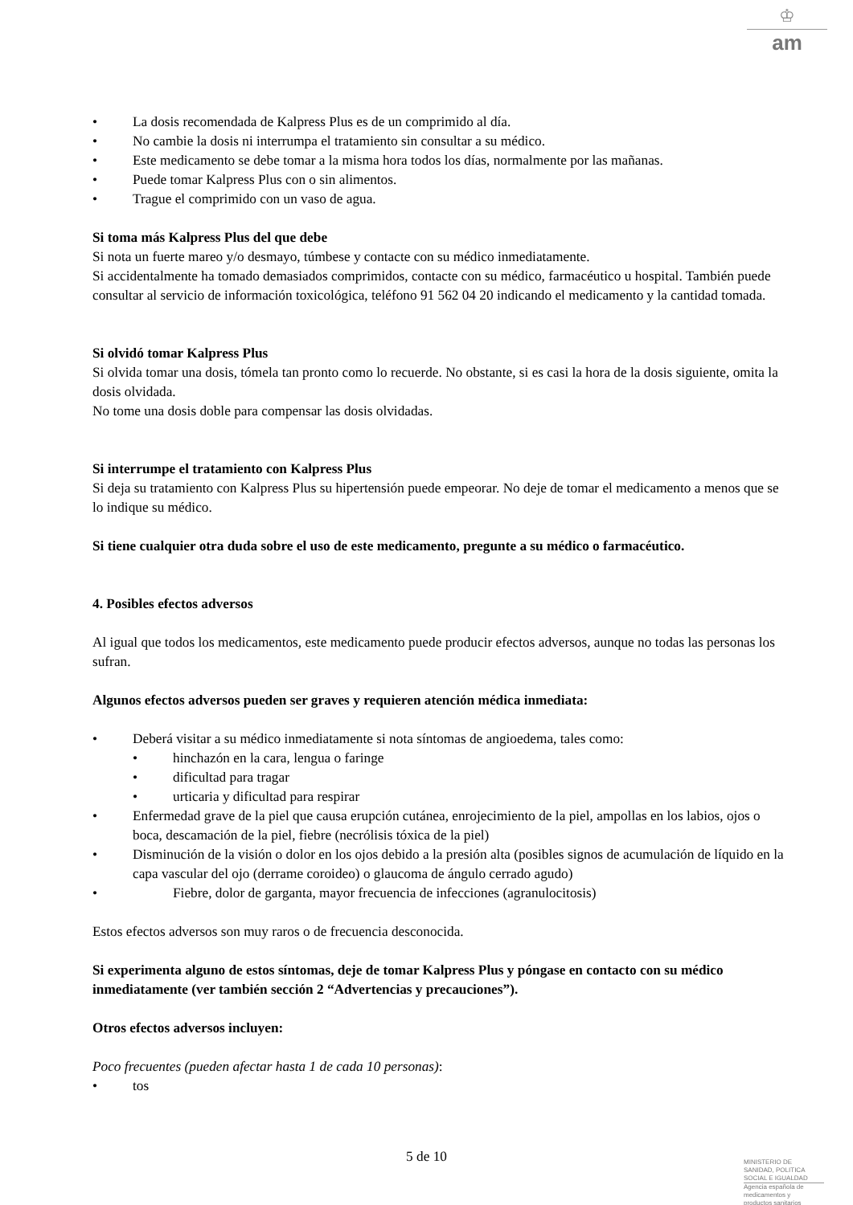♔
am
• La dosis recomendada de Kalpress Plus es de un comprimido al día.
• No cambie la dosis ni interrumpa el tratamiento sin consultar a su médico.
• Este medicamento se debe tomar a la misma hora todos los días, normalmente por las mañanas.
• Puede tomar Kalpress Plus con o sin alimentos.
• Trague el comprimido con un vaso de agua.
Si toma más Kalpress Plus del que debe
Si nota un fuerte mareo y/o desmayo, túmbese y contacte con su médico inmediatamente.
Si accidentalmente ha tomado demasiados comprimidos, contacte con su médico, farmacéutico u hospital. También puede consultar al servicio de información toxicológica, teléfono 91 562 04 20 indicando el medicamento y la cantidad tomada.
Si olvidó tomar Kalpress Plus
Si olvida tomar una dosis, tómela tan pronto como lo recuerde. No obstante, si es casi la hora de la dosis siguiente, omita la dosis olvidada.
No tome una dosis doble para compensar las dosis olvidadas.
Si interrumpe el tratamiento con Kalpress Plus
Si deja su tratamiento con Kalpress Plus su hipertensión puede empeorar. No deje de tomar el medicamento a menos que se lo indique su médico.
Si tiene cualquier otra duda sobre el uso de este medicamento, pregunte a su médico o farmacéutico.
4. Posibles efectos adversos
Al igual que todos los medicamentos, este medicamento puede producir efectos adversos, aunque no todas las personas los sufran.
Algunos efectos adversos pueden ser graves y requieren atención médica inmediata:
• Deberá visitar a su médico inmediatamente si nota síntomas de angioedema, tales como:
• hinchazón en la cara, lengua o faringe
• dificultad para tragar
• urticaria y dificultad para respirar
• Enfermedad grave de la piel que causa erupción cutánea, enrojecimiento de la piel, ampollas en los labios, ojos o boca, descamación de la piel, fiebre (necrólisis tóxica de la piel)
• Disminución de la visión o dolor en los ojos debido a la presión alta (posibles signos de acumulación de líquido en la capa vascular del ojo (derrame coroideo) o glaucoma de ángulo cerrado agudo)
• Fiebre, dolor de garganta, mayor frecuencia de infecciones (agranulocitosis)
Estos efectos adversos son muy raros o de frecuencia desconocida.
Si experimenta alguno de estos síntomas, deje de tomar Kalpress Plus y póngase en contacto con su médico inmediatamente (ver también sección 2 “Advertencias y precauciones”).
Otros efectos adversos incluyen:
Poco frecuentes (pueden afectar hasta 1 de cada 10 personas):
• tos
5 de 10
MINISTERIO DE
SANIDAD, POLITICA
SOCIAL E IGUALDAD
Agencia española de
medicamentos y
productos sanitarios